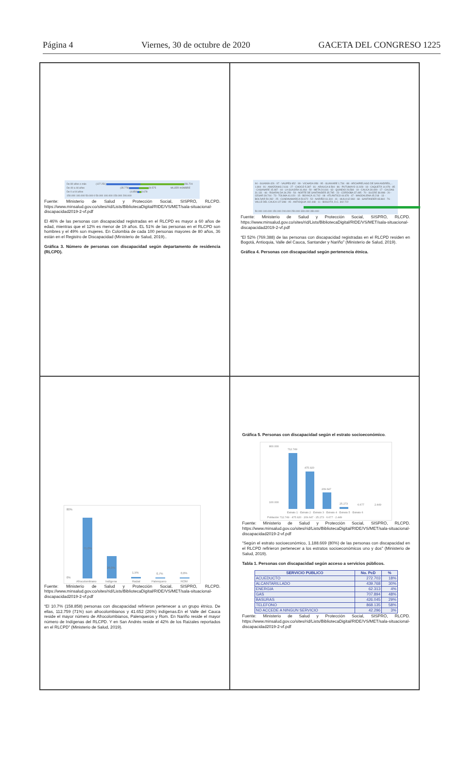Página 4 Viernes, 30 de octubre de 2020 GACETA DEL CONGRESO 1225
De 80 años o más (127.251) 156.724
De 40 a 44 años (35.778) 30.575 MUJER HOMBRE
De 0 a 04 años (4.859) 3.678
150.000 100.000 50.000 0 50.000 100.000 150.000 200.000
Fuente: Ministerio de Salud y Protección Social, SISPRO, RLCPD. https://www.minsalud.gov.co/sites/rid/Lists/BibliotecaDigital/RIDE/VS/MET/sala-situacional-discapacidad2019-2-vf.pdf
El 46% de las personas con discapacidad registradas en el RLCPD es mayor a 60 años de edad, mientras que el 12% es menor de 19 años. EL 51% de las personas en el RLCPD son hombres y el 49% son mujeres. En Colombia de cada 100 personas mayores de 80 años, 36 están en el Registro de Discapacidad (Ministerio de Salud, 2019)..
Gráfica 3. Número de personas con discapacidad según departamento de residencia (RLCPD).
94 - GUAINÍA 426 · 97 - VAUPÉS 652 · 99 - VICHADA 958 · 95 - GUAVIARE 1.734 · 88 - ARCHIPIÉLAGO DE SAN ANDRÉS,... 1.804 · 91 - AMAZONAS 2.616 · 27 - CHOCÓ 5.397 · 81 - ARAUCA 8.594 · 86 - PUTUMAYO 11.928 · 18 - CAQUETÁ 14.078 · 85 - CASANARE 15.087 · 44 - LA GUAJIRA 16.464 · 50 - META 24.616 · 63 - QUINDIO 26.584 · 19 - CAUCA 30.609 · 17 - CALDAS 31.131 · 66 - RISARALDA 34.250 · 54 - NORTE DE SANTANDER 35.795 · 23 - CÓRDOBA 37.495 · 70 - SUCRE 38.998 · 20 - CESAR 39.744 · 73 - TOLIMA 41.020 · 15 - BOYACÁ 41.742 · 08 - ATLÁNTICO 44.678 · 47 - MAGDALENA 45.218 · 13 - BOLÍVAR 50.282 · 25 - CUNDINAMARCA 50.672 · 52 - NARIÑO 61.310 · 41 - HUILA 62.960 · 68 - SANTANDER 83.860 · 76 - VALLE DEL CAUCA 127.398 · 05 - ANTIOQUIA 192.448 · 11 - BOGOTÁ, D.C. 302.722
50.000 100.000 150.000 200.000 250.000 300.000 350.000
Fuente: Ministerio de Salud y Protección Social, SISPRO, RLCPD. https://www.minsalud.gov.co/sites/rid/Lists/BibliotecaDigital/RIDE/VS/MET/sala-situacional-discapacidad2019-2-vf.pdf
“El 52% (769.388) de las personas con discapacidad registradas en el RLCPD residen en Bogotá, Antioquia, Valle del Cauca, Santander y Nariño” (Ministerio de Salud, 2019).
Gráfica 4. Personas con discapacidad según pertenencia étnica.
80%
0%
71,0%
26,0%
1,5%
0,7%
0,6%
Afrocolombiano
Indígena
Raizal
Palenquero
ROM
Fuente: Ministerio de Salud y Protección Social, SISPRO, RLCPD. https://www.minsalud.gov.co/sites/rid/Lists/BibliotecaDigital/RIDE/VS/MET/sala-situacional-discapacidad2019-2-vf.pdf
“El 10.7% (158.858) personas con discapacidad refirieron pertenecer a un grupo étnico. De ellas, 112.759 (71%) son afrocolombianos y 41.652 (26%) indígenas.En el Valle del Cauca reside el mayor número de Afrocolombianos, Palenqueros y Rom. En Nariño reside el mayor número de Indígenas del RLCPD. Y en San Andrés reside el 42% de los Raizales reportados en el RLCPD” (Ministerio de Salud, 2019).
Gráfica 5. Personas con discapacidad según el estrato socioeconómico.
800.000
100.000
712.749
475.920
209.647
25.273
6.677
2.449
Estrato 1 · Estrato 2 · Estrato 3 · Estrato 4 · Estrato 5 · Estrato 6
Población 712.749 · 475.920 · 209.647 · 25.273 · 6.677 · 2.449
Fuente: Ministerio de Salud y Protección Social, SISPRO, RLCPD. https://www.minsalud.gov.co/sites/rid/Lists/BibliotecaDigital/RIDE/VS/MET/sala-situacional-discapacidad2019-2-vf.pdf
“Según el estrato socioeconómico, 1.188.669 (80%) de las personas con discapacidad en el RLCPD refirieron pertenecer a los estratos socioeconómicos uno y dos” (Ministerio de Salud, 2019).
Tabla 1. Personas con discapacidad según acceso a servicios públicos.
| SERVICIO PUBLICO | No. PcD | % |
| --- | --- | --- |
| ACUEDUCTO | 272.703 | 18% |
| ALCANTARILLADO | 439.768 | 30% |
| ENERGIA | 62.313 | 4% |
| GAS | 707.894 | 48% |
| BASURAS | 426.045 | 29% |
| TELEFONO | 868.135 | 58% |
| NO ACCEDE A NINGUN SERVICIO | 42.296 | 3% |
Fuente: Ministerio de Salud y Protección Social, SISPRO, RLCPD. https://www.minsalud.gov.co/sites/rid/Lists/BibliotecaDigital/RIDE/VS/MET/sala-situacional-discapacidad2019-2-vf.pdf